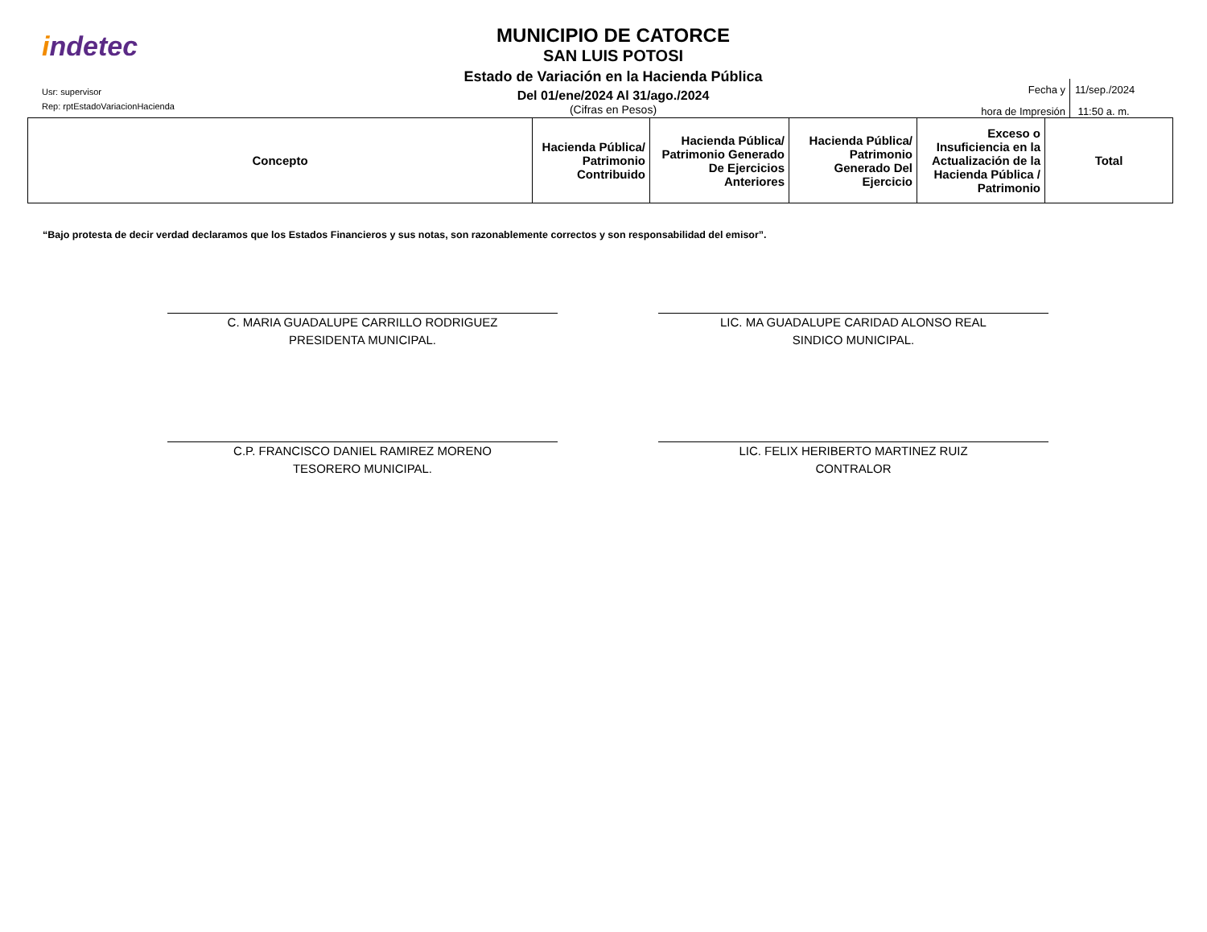indetec
Usr: supervisor
Rep: rptEstadoVariacionHacienda
MUNICIPIO DE CATORCE
SAN LUIS POTOSI
Estado de Variación en la Hacienda Pública
Del 01/ene/2024 Al 31/ago./2024
(Cifras en Pesos)
Fecha y
hora de Impresión
11/sep./2024
11:50 a. m.
| Concepto | Hacienda Pública/ Patrimonio Contribuido | Hacienda Pública/ Patrimonio Generado De Ejercicios Anteriores | Hacienda Pública/ Patrimonio Generado Del Ejercicio | Exceso o Insuficiencia en la Actualización de la Hacienda Pública / Patrimonio | Total |
| --- | --- | --- | --- | --- | --- |
“Bajo protesta de decir verdad declaramos que los Estados Financieros y sus notas, son razonablemente correctos y son responsabilidad del emisor”.
C. MARIA GUADALUPE CARRILLO RODRIGUEZ
PRESIDENTA MUNICIPAL.
LIC. MA GUADALUPE CARIDAD ALONSO REAL
SINDICO MUNICIPAL.
C.P. FRANCISCO DANIEL RAMIREZ MORENO
TESORERO MUNICIPAL.
LIC. FELIX HERIBERTO MARTINEZ RUIZ
CONTRALOR